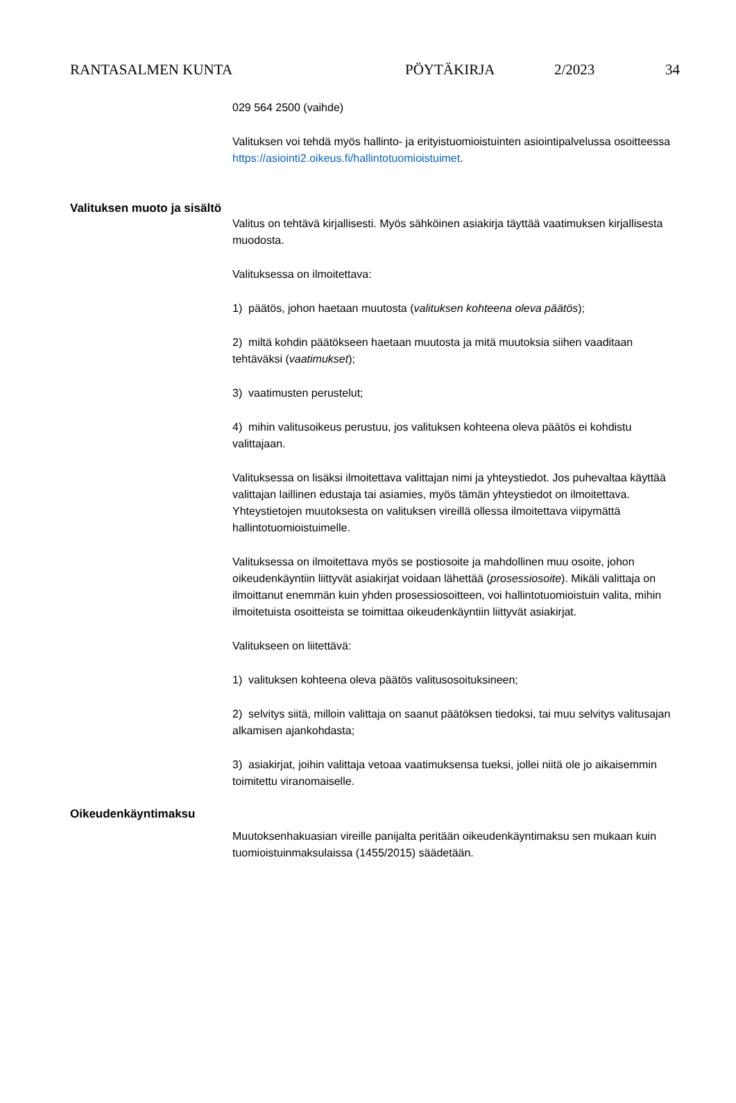RANTASALMEN KUNTA PÖYTÄKIRJA 2/2023 34
029 564 2500 (vaihde)
Valituksen voi tehdä myös hallinto- ja erityistuomioistuinten asiointipalvelussa osoitteessa https://asiointi2.oikeus.fi/hallintotuomioistuimet.
Valituksen muoto ja sisältö
Valitus on tehtävä kirjallisesti. Myös sähköinen asiakirja täyttää vaatimuksen kirjallisesta muodosta.
Valituksessa on ilmoitettava:
1) päätös, johon haetaan muutosta (valituksen kohteena oleva päätös);
2) miltä kohdin päätökseen haetaan muutosta ja mitä muutoksia siihen vaaditaan tehtäväksi (vaatimukset);
3) vaatimusten perustelut;
4) mihin valitusoikeus perustuu, jos valituksen kohteena oleva päätös ei kohdistu valittajaan.
Valituksessa on lisäksi ilmoitettava valittajan nimi ja yhteystiedot. Jos puhevaltaa käyttää valittajan laillinen edustaja tai asiamies, myös tämän yhteystiedot on ilmoitettava. Yhteystietojen muutoksesta on valituksen vireillä ollessa ilmoitettava viipymättä hallintotuomioistuimelle.
Valituksessa on ilmoitettava myös se postiosoite ja mahdollinen muu osoite, johon oikeudenkäyntiin liittyvät asiakirjat voidaan lähettää (prosessiosoite). Mikäli valittaja on ilmoittanut enemmän kuin yhden prosessiosoitteen, voi hallintotuomioistuin valita, mihin ilmoitetuista osoitteista se toimittaa oikeudenkäyntiin liittyvät asiakirjat.
Valitukseen on liitettävä:
1) valituksen kohteena oleva päätös valitusosoituksineen;
2) selvitys siitä, milloin valittaja on saanut päätöksen tiedoksi, tai muu selvitys valitusajan alkamisen ajankohdasta;
3) asiakirjat, joihin valittaja vetoaa vaatimuksensa tueksi, jollei niitä ole jo aikaisemmin toimitettu viranomaiselle.
Oikeudenkäyntimaksu
Muutoksenhakuasian vireille panijalta peritään oikeudenkäyntimaksu sen mukaan kuin tuomioistuinmaksulaissa (1455/2015) säädetään.